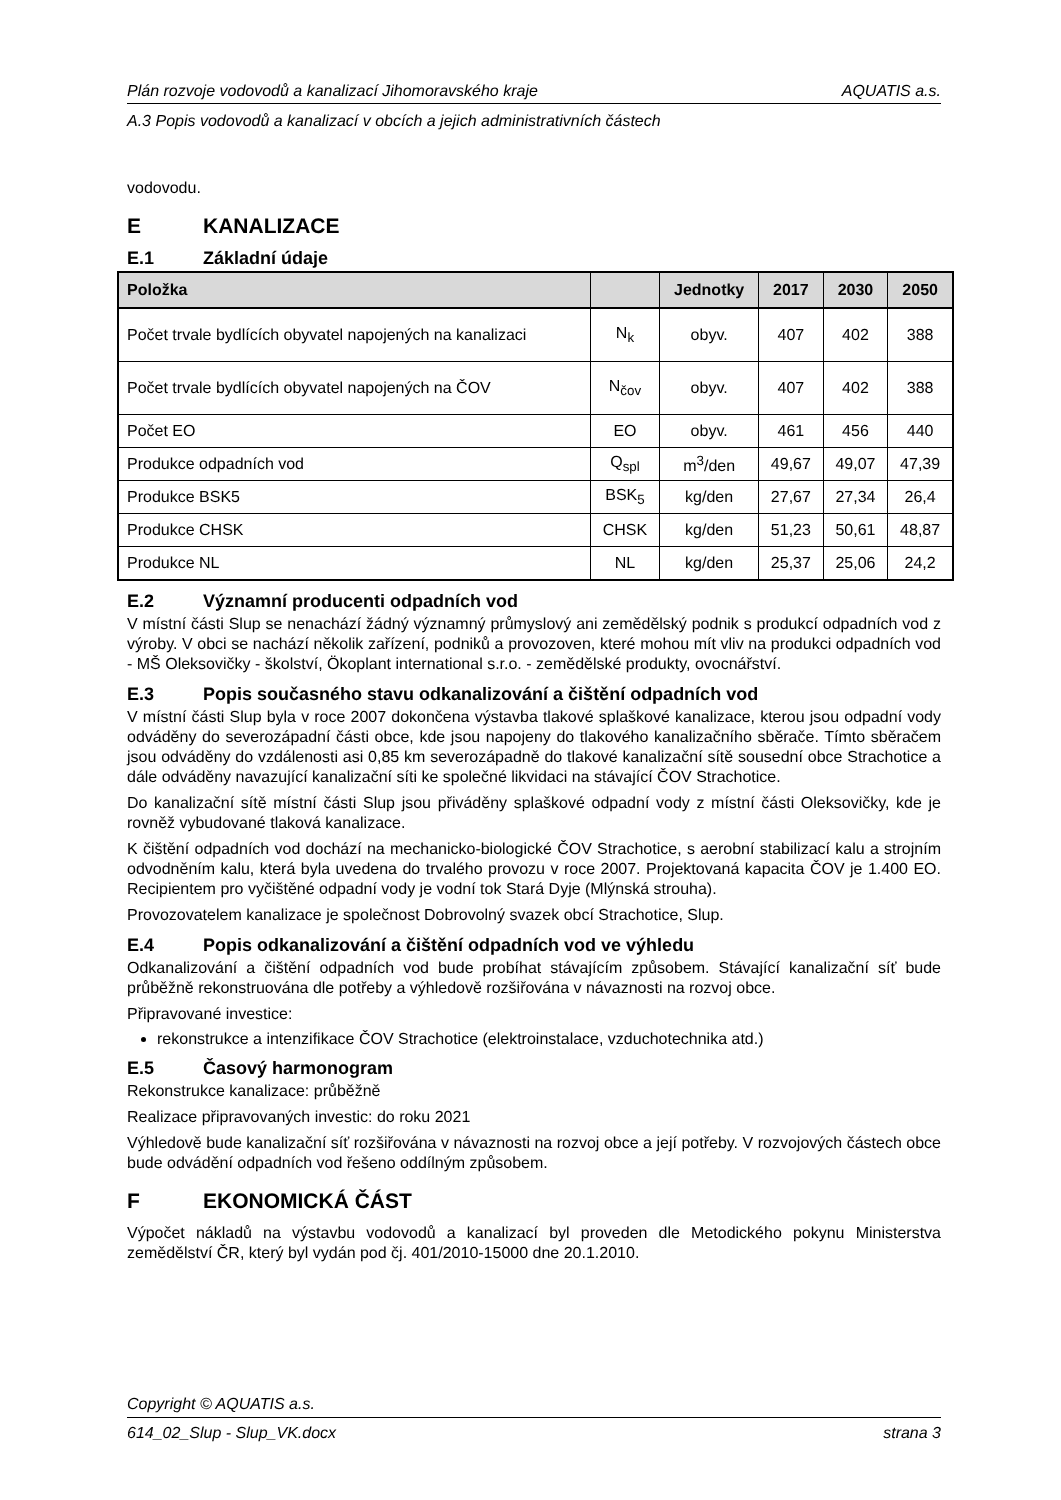Plán rozvoje vodovodů a kanalizací Jihomoravského kraje AQUATIS a.s.
A.3 Popis vodovodů a kanalizací v obcích a jejich administrativních částech
vodovodu.
E KANALIZACE
E.1 Základní údaje
| Položka | | Jednotky | 2017 | 2030 | 2050 |
| --- | --- | --- | --- | --- | --- |
| Počet trvale bydlících obyvatel napojených na kanalizaci | N<sub>k</sub> | obyv. | 407 | 402 | 388 |
| Počet trvale bydlících obyvatel napojených na ČOV | N<sub>čov</sub> | obyv. | 407 | 402 | 388 |
| Počet EO | EO | obyv. | 461 | 456 | 440 |
| Produkce odpadních vod | Q<sub>spl</sub> | m<sup>3</sup>/den | 49,67 | 49,07 | 47,39 |
| Produkce BSK5 | BSK<sub>5</sub> | kg/den | 27,67 | 27,34 | 26,4 |
| Produkce CHSK | CHSK | kg/den | 51,23 | 50,61 | 48,87 |
| Produkce NL | NL | kg/den | 25,37 | 25,06 | 24,2 |
E.2 Významní producenti odpadních vod
V místní části Slup se nenachází žádný významný průmyslový ani zemědělský podnik s produkcí odpadních vod z výroby. V obci se nachází několik zařízení, podniků a provozoven, které mohou mít vliv na produkci odpadních vod - MŠ Oleksovičky - školství, Ökoplant international s.r.o. - zemědělské produkty, ovocnářství.
E.3 Popis současného stavu odkanalizování a čištění odpadních vod
V místní části Slup byla v roce 2007 dokončena výstavba tlakové splaškové kanalizace, kterou jsou odpadní vody odváděny do severozápadní části obce, kde jsou napojeny do tlakového kanalizačního sběrače. Tímto sběračem jsou odváděny do vzdálenosti asi 0,85 km severozápadně do tlakové kanalizační sítě sousední obce Strachotice a dále odváděny navazující kanalizační síti ke společné likvidaci na stávající ČOV Strachotice.
Do kanalizační sítě místní části Slup jsou přiváděny splaškové odpadní vody z místní části Oleksovičky, kde je rovněž vybudované tlaková kanalizace.
K čištění odpadních vod dochází na mechanicko-biologické ČOV Strachotice, s aerobní stabilizací kalu a strojním odvodněním kalu, která byla uvedena do trvalého provozu v roce 2007. Projektovaná kapacita ČOV je 1.400 EO. Recipientem pro vyčištěné odpadní vody je vodní tok Stará Dyje (Mlýnská strouha).
Provozovatelem kanalizace je společnost Dobrovolný svazek obcí Strachotice, Slup.
E.4 Popis odkanalizování a čištění odpadních vod ve výhledu
Odkanalizování a čištění odpadních vod bude probíhat stávajícím způsobem. Stávající kanalizační síť bude průběžně rekonstruována dle potřeby a výhledově rozšiřována v návaznosti na rozvoj obce.
Připravované investice:
rekonstrukce a intenzifikace ČOV Strachotice (elektroinstalace, vzduchotechnika atd.)
E.5 Časový harmonogram
Rekonstrukce kanalizace: průběžně
Realizace připravovaných investic: do roku 2021
Výhledově bude kanalizační síť rozšiřována v návaznosti na rozvoj obce a její potřeby. V rozvojových částech obce bude odvádění odpadních vod řešeno oddílným způsobem.
F EKONOMICKÁ ČÁST
Výpočet nákladů na výstavbu vodovodů a kanalizací byl proveden dle Metodického pokynu Ministerstva zemědělství ČR, který byl vydán pod čj. 401/2010-15000 dne 20.1.2010.
Copyright © AQUATIS a.s.
614_02_Slup - Slup_VK.docx strana 3